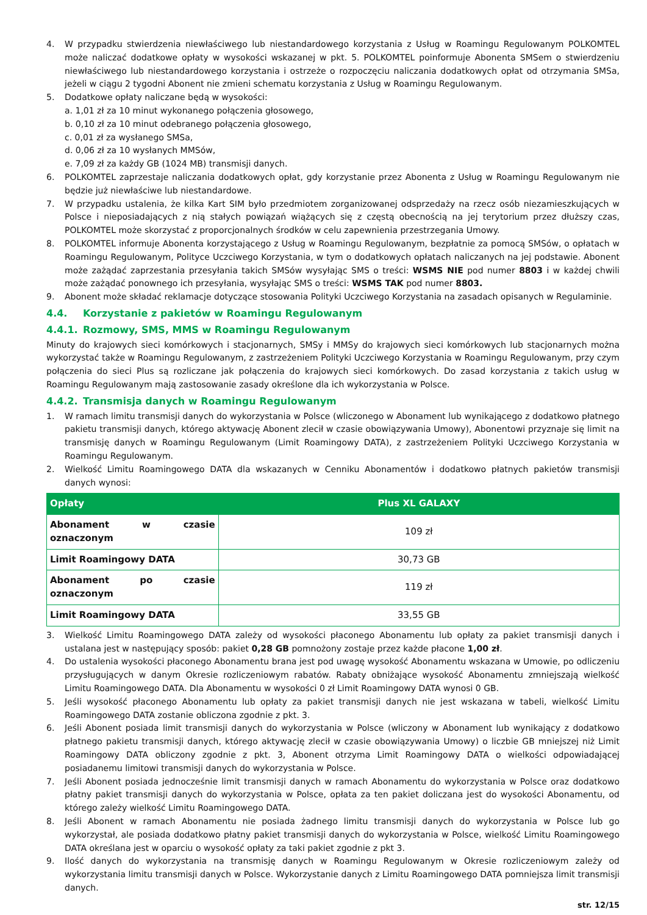4. W przypadku stwierdzenia niewłaściwego lub niestandardowego korzystania z Usług w Roamingu Regulowanym POLKOMTEL może naliczać dodatkowe opłaty w wysokości wskazanej w pkt. 5. POLKOMTEL poinformuje Abonenta SMSem o stwierdzeniu niewłaściwego lub niestandardowego korzystania i ostrzeże o rozpoczęciu naliczania dodatkowych opłat od otrzymania SMSa, jeżeli w ciągu 2 tygodni Abonent nie zmieni schematu korzystania z Usług w Roamingu Regulowanym.
5. Dodatkowe opłaty naliczane będą w wysokości:
a. 1,01 zł za 10 minut wykonanego połączenia głosowego,
b. 0,10 zł za 10 minut odebranego połączenia głosowego,
c. 0,01 zł za wysłanego SMSa,
d. 0,06 zł za 10 wysłanych MMSów,
e. 7,09 zł za każdy GB (1024 MB) transmisji danych.
6. POLKOMTEL zaprzestaje naliczania dodatkowych opłat, gdy korzystanie przez Abonenta z Usług w Roamingu Regulowanym nie będzie już niewłaściwe lub niestandardowe.
7. W przypadku ustalenia, że kilka Kart SIM było przedmiotem zorganizowanej odsprzedaży na rzecz osób niezamieszkujących w Polsce i nieposiadających z nią stałych powiązań wiążących się z częstą obecnością na jej terytorium przez dłuższy czas, POLKOMTEL może skorzystać z proporcjonalnych środków w celu zapewnienia przestrzegania Umowy.
8. POLKOMTEL informuje Abonenta korzystającego z Usług w Roamingu Regulowanym, bezpłatnie za pomocą SMSów, o opłatach w Roamingu Regulowanym, Polityce Uczciwego Korzystania, w tym o dodatkowych opłatach naliczanych na jej podstawie. Abonent może zażądać zaprzestania przesyłania takich SMSów wysyłając SMS o treści: WSMS NIE pod numer 8803 i w każdej chwili może zażądać ponownego ich przesyłania, wysyłając SMS o treści: WSMS TAK pod numer 8803.
9. Abonent może składać reklamacje dotyczące stosowania Polityki Uczciwego Korzystania na zasadach opisanych w Regulaminie.
4.4. Korzystanie z pakietów w Roamingu Regulowanym
4.4.1. Rozmowy, SMS, MMS w Roamingu Regulowanym
Minuty do krajowych sieci komórkowych i stacjonarnych, SMSy i MMSy do krajowych sieci komórkowych lub stacjonarnych można wykorzystać także w Roamingu Regulowanym, z zastrzeżeniem Polityki Uczciwego Korzystania w Roamingu Regulowanym, przy czym połączenia do sieci Plus są rozliczane jak połączenia do krajowych sieci komórkowych. Do zasad korzystania z takich usług w Roamingu Regulowanym mają zastosowanie zasady określone dla ich wykorzystania w Polsce.
4.4.2. Transmisja danych w Roamingu Regulowanym
1. W ramach limitu transmisji danych do wykorzystania w Polsce (wliczonego w Abonament lub wynikającego z dodatkowo płatnego pakietu transmisji danych, którego aktywację Abonent zlecił w czasie obowiązywania Umowy), Abonentowi przyznaje się limit na transmisję danych w Roamingu Regulowanym (Limit Roamingowy DATA), z zastrzeżeniem Polityki Uczciwego Korzystania w Roamingu Regulowanym.
2. Wielkość Limitu Roamingowego DATA dla wskazanych w Cenniku Abonamentów i dodatkowo płatnych pakietów transmisji danych wynosi:
| Opłaty | Plus XL GALAXY |
| --- | --- |
| Abonament w czasie oznaczonym | 109 zł |
| Limit Roamingowy DATA | 30,73 GB |
| Abonament po czasie oznaczonym | 119 zł |
| Limit Roamingowy DATA | 33,55 GB |
3. Wielkość Limitu Roamingowego DATA zależy od wysokości płaconego Abonamentu lub opłaty za pakiet transmisji danych i ustalana jest w następujący sposób: pakiet 0,28 GB pomnożony zostaje przez każde płacone 1,00 zł.
4. Do ustalenia wysokości płaconego Abonamentu brana jest pod uwagę wysokość Abonamentu wskazana w Umowie, po odliczeniu przysługujących w danym Okresie rozliczeniowym rabatów. Rabaty obniżające wysokość Abonamentu zmniejszają wielkość Limitu Roamingowego DATA. Dla Abonamentu w wysokości 0 zł Limit Roamingowy DATA wynosi 0 GB.
5. Jeśli wysokość płaconego Abonamentu lub opłaty za pakiet transmisji danych nie jest wskazana w tabeli, wielkość Limitu Roamingowego DATA zostanie obliczona zgodnie z pkt. 3.
6. Jeśli Abonent posiada limit transmisji danych do wykorzystania w Polsce (wliczony w Abonament lub wynikający z dodatkowo płatnego pakietu transmisji danych, którego aktywację zlecił w czasie obowiązywania Umowy) o liczbie GB mniejszej niż Limit Roamingowy DATA obliczony zgodnie z pkt. 3, Abonent otrzyma Limit Roamingowy DATA o wielkości odpowiadającej posiadanemu limitowi transmisji danych do wykorzystania w Polsce.
7. Jeśli Abonent posiada jednocześnie limit transmisji danych w ramach Abonamentu do wykorzystania w Polsce oraz dodatkowo płatny pakiet transmisji danych do wykorzystania w Polsce, opłata za ten pakiet doliczana jest do wysokości Abonamentu, od którego zależy wielkość Limitu Roamingowego DATA.
8. Jeśli Abonent w ramach Abonamentu nie posiada żadnego limitu transmisji danych do wykorzystania w Polsce lub go wykorzystał, ale posiada dodatkowo płatny pakiet transmisji danych do wykorzystania w Polsce, wielkość Limitu Roamingowego DATA określana jest w oparciu o wysokość opłaty za taki pakiet zgodnie z pkt 3.
9. Ilość danych do wykorzystania na transmisję danych w Roamingu Regulowanym w Okresie rozliczeniowym zależy od wykorzystania limitu transmisji danych w Polsce. Wykorzystanie danych z Limitu Roamingowego DATA pomniejsza limit transmisji danych.
str. 12/15